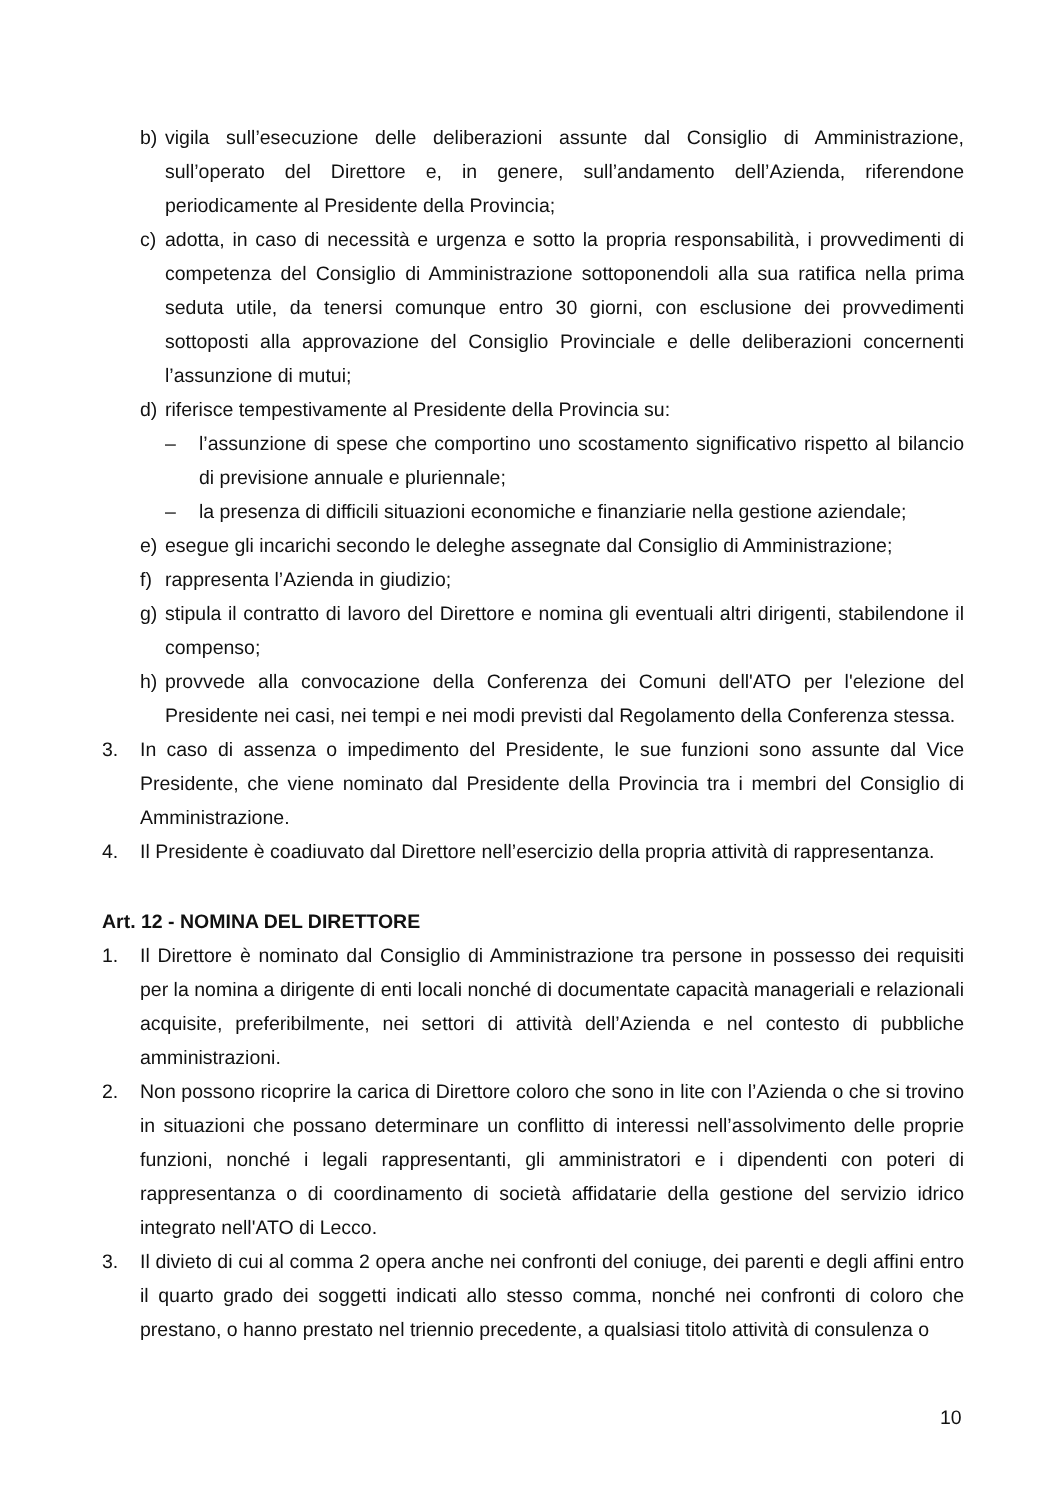b) vigila sull’esecuzione delle deliberazioni assunte dal Consiglio di Amministrazione, sull’operato del Direttore e, in genere, sull’andamento dell’Azienda, riferendone periodicamente al Presidente della Provincia;
c) adotta, in caso di necessità e urgenza e sotto la propria responsabilità, i provvedimenti di competenza del Consiglio di Amministrazione sottoponendoli alla sua ratifica nella prima seduta utile, da tenersi comunque entro 30 giorni, con esclusione dei provvedimenti sottoposti alla approvazione del Consiglio Provinciale e delle deliberazioni concernenti l’assunzione di mutui;
d) riferisce tempestivamente al Presidente della Provincia su:
– l’assunzione di spese che comportino uno scostamento significativo rispetto al bilancio di previsione annuale e pluriennale;
– la presenza di difficili situazioni economiche e finanziarie nella gestione aziendale;
e) esegue gli incarichi secondo le deleghe assegnate dal Consiglio di Amministrazione;
f) rappresenta l’Azienda in giudizio;
g) stipula il contratto di lavoro del Direttore e nomina gli eventuali altri dirigenti, stabilendone il compenso;
h) provvede alla convocazione della Conferenza dei Comuni dell'ATO per l'elezione del Presidente nei casi, nei tempi e nei modi previsti dal Regolamento della Conferenza stessa.
3. In caso di assenza o impedimento del Presidente, le sue funzioni sono assunte dal Vice Presidente, che viene nominato dal Presidente della Provincia tra i membri del Consiglio di Amministrazione.
4. Il Presidente è coadiuvato dal Direttore nell’esercizio della propria attività di rappresentanza.
Art. 12 - NOMINA DEL DIRETTORE
1. Il Direttore è nominato dal Consiglio di Amministrazione tra persone in possesso dei requisiti per la nomina a dirigente di enti locali nonché di documentate capacità manageriali e relazionali acquisite, preferibilmente, nei settori di attività dell’Azienda e nel contesto di pubbliche amministrazioni.
2. Non possono ricoprire la carica di Direttore coloro che sono in lite con l’Azienda o che si trovino in situazioni che possano determinare un conflitto di interessi nell’assolvimento delle proprie funzioni, nonché i legali rappresentanti, gli amministratori e i dipendenti con poteri di rappresentanza o di coordinamento di società affidatarie della gestione del servizio idrico integrato nell'ATO di Lecco.
3. Il divieto di cui al comma 2 opera anche nei confronti del coniuge, dei parenti e degli affini entro il quarto grado dei soggetti indicati allo stesso comma, nonché nei confronti di coloro che prestano, o hanno prestato nel triennio precedente, a qualsiasi titolo attività di consulenza o
10